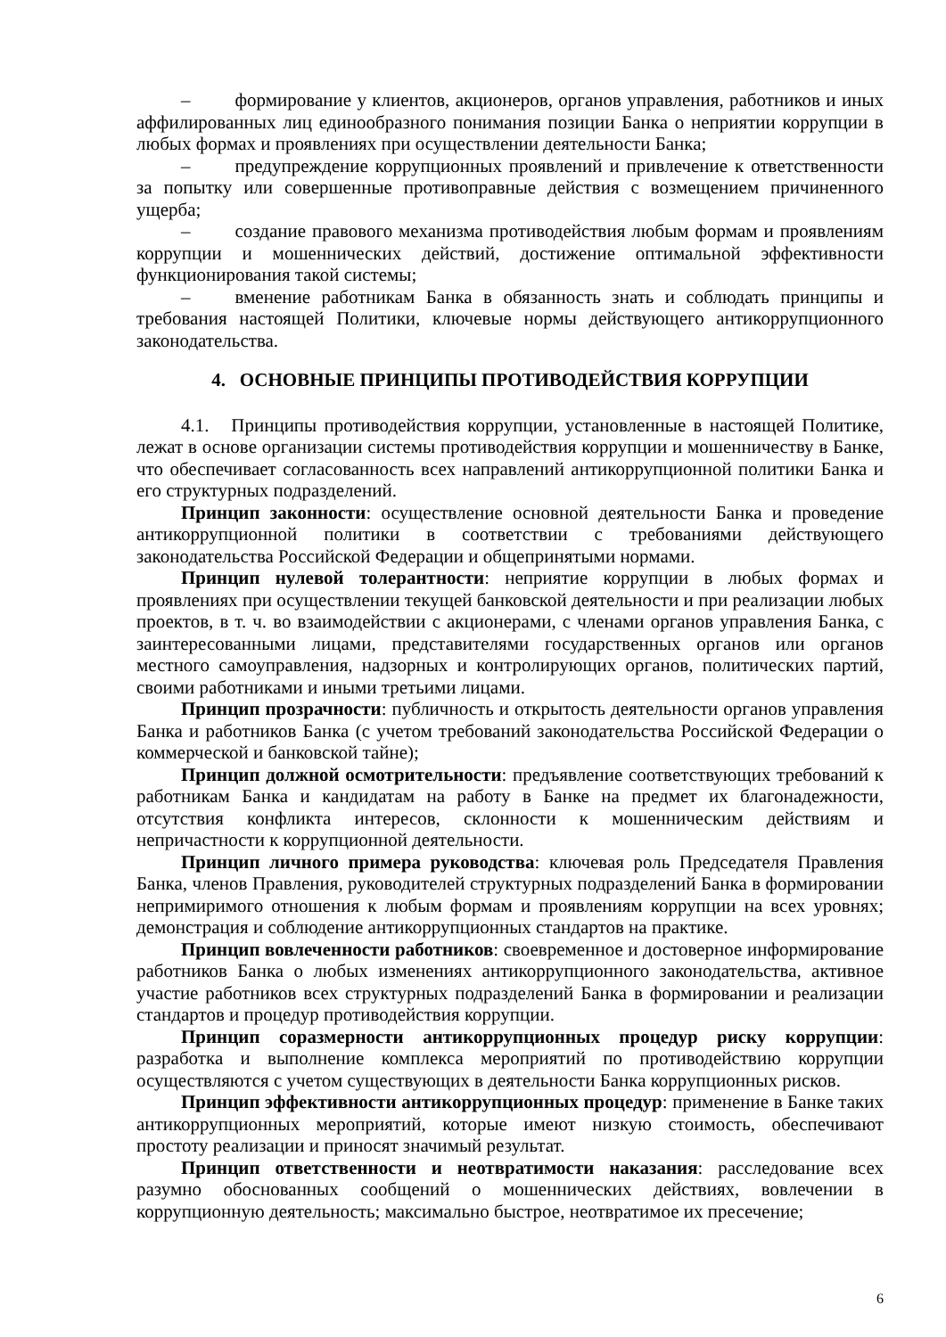– формирование у клиентов, акционеров, органов управления, работников и иных аффилированных лиц единообразного понимания позиции Банка о неприятии коррупции в любых формах и проявлениях при осуществлении деятельности Банка;
– предупреждение коррупционных проявлений и привлечение к ответственности за попытку или совершенные противоправные действия с возмещением причиненного ущерба;
– создание правового механизма противодействия любым формам и проявлениям коррупции и мошеннических действий, достижение оптимальной эффективности функционирования такой системы;
– вменение работникам Банка в обязанность знать и соблюдать принципы и требования настоящей Политики, ключевые нормы действующего антикоррупционного законодательства.
4. ОСНОВНЫЕ ПРИНЦИПЫ ПРОТИВОДЕЙСТВИЯ КОРРУПЦИИ
4.1. Принципы противодействия коррупции, установленные в настоящей Политике, лежат в основе организации системы противодействия коррупции и мошенничеству в Банке, что обеспечивает согласованность всех направлений антикоррупционной политики Банка и его структурных подразделений.
Принцип законности: осуществление основной деятельности Банка и проведение антикоррупционной политики в соответствии с требованиями действующего законодательства Российской Федерации и общепринятыми нормами.
Принцип нулевой толерантности: неприятие коррупции в любых формах и проявлениях при осуществлении текущей банковской деятельности и при реализации любых проектов, в т. ч. во взаимодействии с акционерами, с членами органов управления Банка, с заинтересованными лицами, представителями государственных органов или органов местного самоуправления, надзорных и контролирующих органов, политических партий, своими работниками и иными третьими лицами.
Принцип прозрачности: публичность и открытость деятельности органов управления Банка и работников Банка (с учетом требований законодательства Российской Федерации о коммерческой и банковской тайне);
Принцип должной осмотрительности: предъявление соответствующих требований к работникам Банка и кандидатам на работу в Банке на предмет их благонадежности, отсутствия конфликта интересов, склонности к мошенническим действиям и непричастности к коррупционной деятельности.
Принцип личного примера руководства: ключевая роль Председателя Правления Банка, членов Правления, руководителей структурных подразделений Банка в формировании непримиримого отношения к любым формам и проявлениям коррупции на всех уровнях; демонстрация и соблюдение антикоррупционных стандартов на практике.
Принцип вовлеченности работников: своевременное и достоверное информирование работников Банка о любых изменениях антикоррупционного законодательства, активное участие работников всех структурных подразделений Банка в формировании и реализации стандартов и процедур противодействия коррупции.
Принцип соразмерности антикоррупционных процедур риску коррупции: разработка и выполнение комплекса мероприятий по противодействию коррупции осуществляются с учетом существующих в деятельности Банка коррупционных рисков.
Принцип эффективности антикоррупционных процедур: применение в Банке таких антикоррупционных мероприятий, которые имеют низкую стоимость, обеспечивают простоту реализации и приносят значимый результат.
Принцип ответственности и неотвратимости наказания: расследование всех разумно обоснованных сообщений о мошеннических действиях, вовлечении в коррупционную деятельность; максимально быстрое, неотвратимое их пресечение;
6